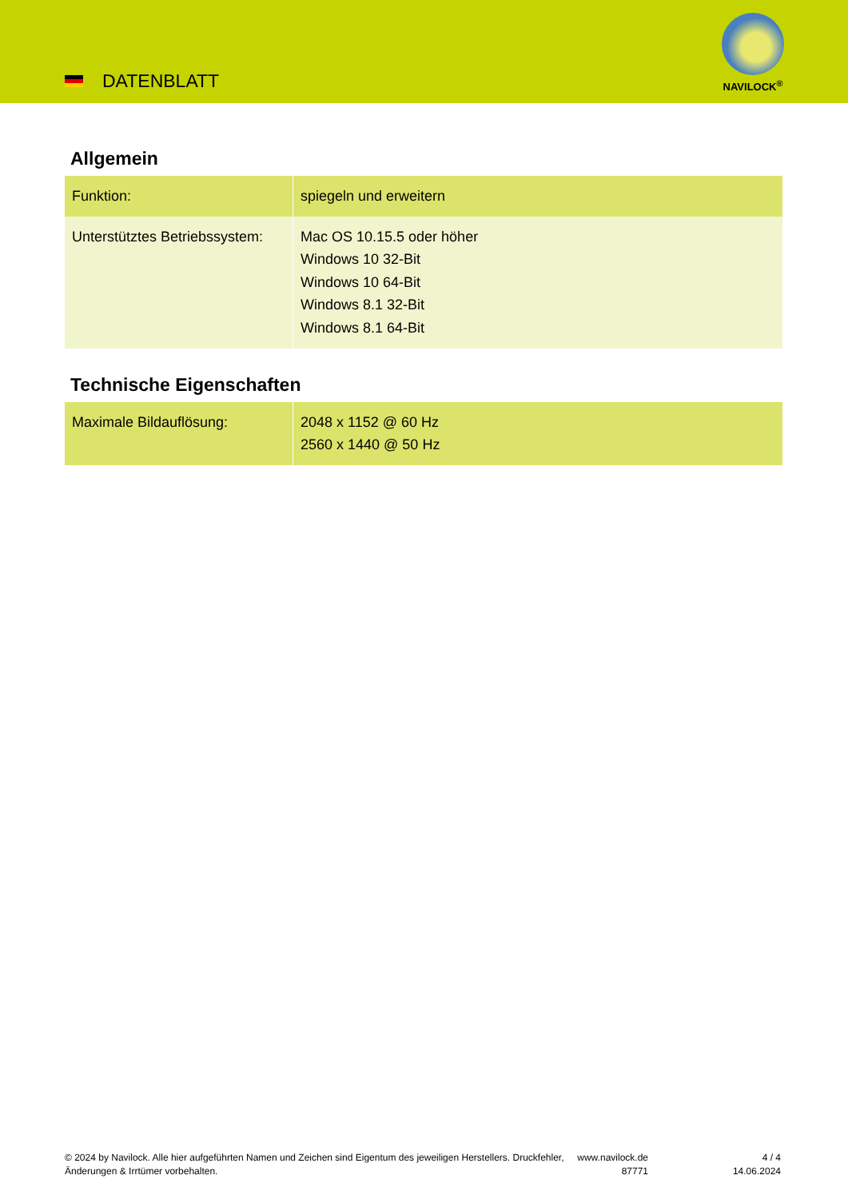DATENBLATT
NAVILOCK<sup>®</sup>
Allgemein
| Funktion: | spiegeln und erweitern |
| Unterstütztes Betriebssystem: | Mac OS 10.15.5 oder höher Windows 10 32-Bit Windows 10 64-Bit Windows 8.1 32-Bit Windows 8.1 64-Bit |
Technische Eigenschaften
| Maximale Bildauflösung: | 2048 x 1152 @ 60 Hz 2560 x 1440 @ 50 Hz |
© 2024 by Navilock. Alle hier aufgeführten Namen und Zeichen sind Eigentum des jeweiligen Herstellers. Druckfehler, Änderungen & Irrtümer vorbehalten.
www.navilock.de
87771
4 / 4
14.06.2024